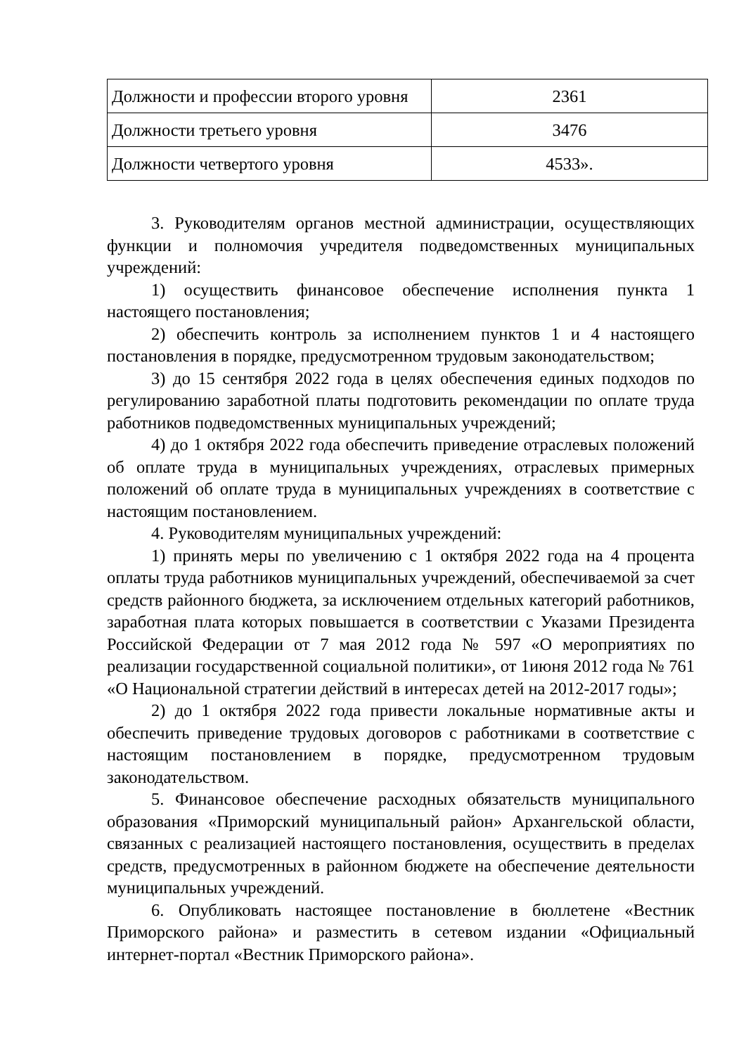| Должности и профессии второго уровня | 2361 |
| Должности третьего уровня | 3476 |
| Должности четвертого уровня | 4533». |
3. Руководителям органов местной администрации, осуществляющих функции и полномочия учредителя подведомственных муниципальных учреждений:
1) осуществить финансовое обеспечение исполнения пункта 1 настоящего постановления;
2) обеспечить контроль за исполнением пунктов 1 и 4 настоящего постановления в порядке, предусмотренном трудовым законодательством;
3) до 15 сентября 2022 года в целях обеспечения единых подходов по регулированию заработной платы подготовить рекомендации по оплате труда работников подведомственных муниципальных учреждений;
4) до 1 октября 2022 года обеспечить приведение отраслевых положений об оплате труда в муниципальных учреждениях, отраслевых примерных положений об оплате труда в муниципальных учреждениях в соответствие с настоящим постановлением.
4. Руководителям муниципальных учреждений:
1) принять меры по увеличению с 1 октября 2022 года на 4 процента оплаты труда работников муниципальных учреждений, обеспечиваемой за счет средств районного бюджета, за исключением отдельных категорий работников, заработная плата которых повышается в соответствии с Указами Президента Российской Федерации от 7 мая 2012 года № 597 «О мероприятиях по реализации государственной социальной политики», от 1июня 2012 года № 761 «О Национальной стратегии действий в интересах детей на 2012-2017 годы»;
2) до 1 октября 2022 года привести локальные нормативные акты и обеспечить приведение трудовых договоров с работниками в соответствие с настоящим постановлением в порядке, предусмотренном трудовым законодательством.
5. Финансовое обеспечение расходных обязательств муниципального образования «Приморский муниципальный район» Архангельской области, связанных с реализацией настоящего постановления, осуществить в пределах средств, предусмотренных в районном бюджете на обеспечение деятельности муниципальных учреждений.
6. Опубликовать настоящее постановление в бюллетене «Вестник Приморского района» и разместить в сетевом издании «Официальный интернет-портал «Вестник Приморского района».